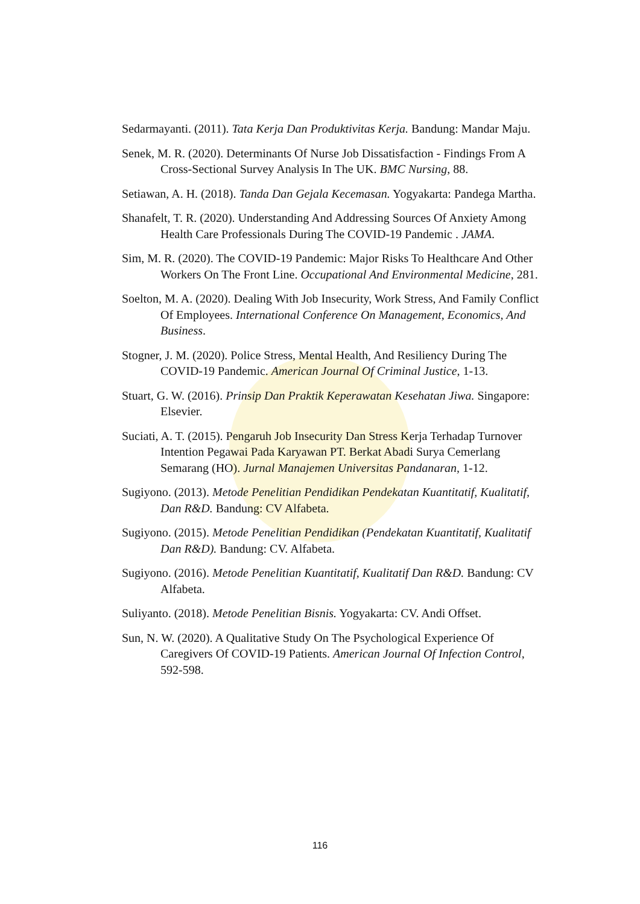Sedarmayanti. (2011). Tata Kerja Dan Produktivitas Kerja. Bandung: Mandar Maju.
Senek, M. R. (2020). Determinants Of Nurse Job Dissatisfaction - Findings From A Cross-Sectional Survey Analysis In The UK. BMC Nursing, 88.
Setiawan, A. H. (2018). Tanda Dan Gejala Kecemasan. Yogyakarta: Pandega Martha.
Shanafelt, T. R. (2020). Understanding And Addressing Sources Of Anxiety Among Health Care Professionals During The COVID-19 Pandemic . JAMA.
Sim, M. R. (2020). The COVID-19 Pandemic: Major Risks To Healthcare And Other Workers On The Front Line. Occupational And Environmental Medicine, 281.
Soelton, M. A. (2020). Dealing With Job Insecurity, Work Stress, And Family Conflict Of Employees. International Conference On Management, Economics, And Business.
Stogner, J. M. (2020). Police Stress, Mental Health, And Resiliency During The COVID-19 Pandemic. American Journal Of Criminal Justice, 1-13.
Stuart, G. W. (2016). Prinsip Dan Praktik Keperawatan Kesehatan Jiwa. Singapore: Elsevier.
Suciati, A. T. (2015). Pengaruh Job Insecurity Dan Stress Kerja Terhadap Turnover Intention Pegawai Pada Karyawan PT. Berkat Abadi Surya Cemerlang Semarang (HO). Jurnal Manajemen Universitas Pandanaran, 1-12.
Sugiyono. (2013). Metode Penelitian Pendidikan Pendekatan Kuantitatif, Kualitatif, Dan R&D. Bandung: CV Alfabeta.
Sugiyono. (2015). Metode Penelitian Pendidikan (Pendekatan Kuantitatif, Kualitatif Dan R&D). Bandung: CV. Alfabeta.
Sugiyono. (2016). Metode Penelitian Kuantitatif, Kualitatif Dan R&D. Bandung: CV Alfabeta.
Suliyanto. (2018). Metode Penelitian Bisnis. Yogyakarta: CV. Andi Offset.
Sun, N. W. (2020). A Qualitative Study On The Psychological Experience Of Caregivers Of COVID-19 Patients. American Journal Of Infection Control, 592-598.
116